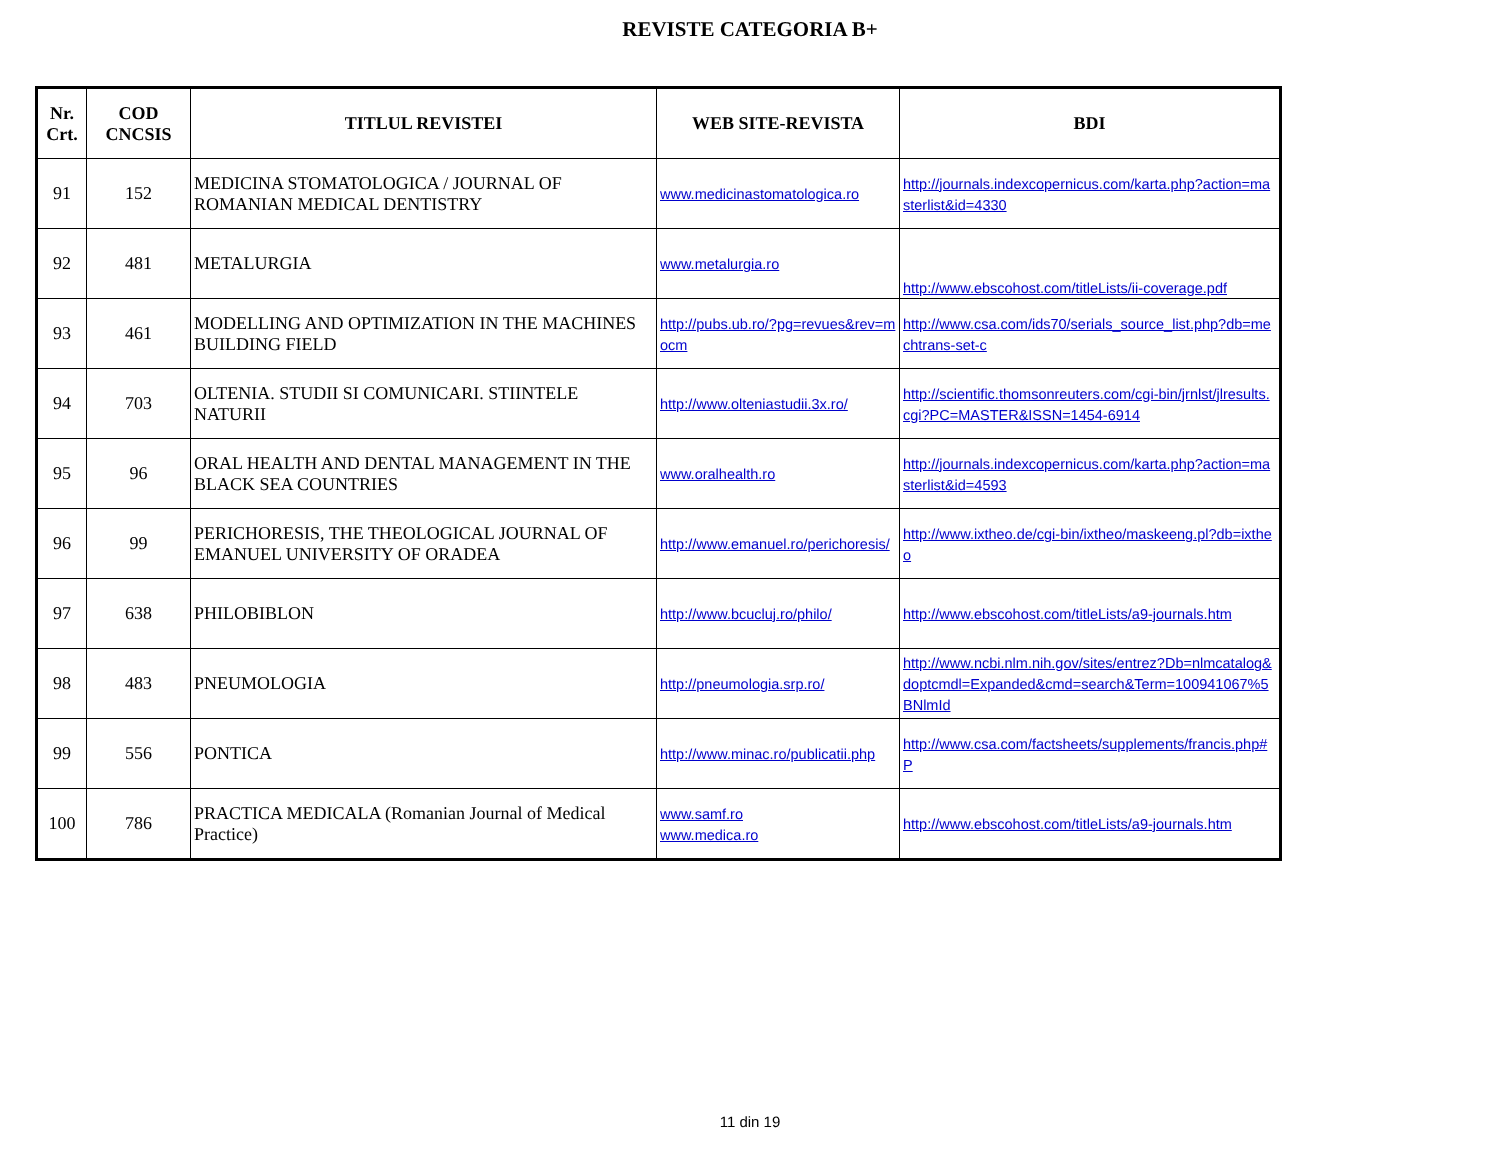REVISTE CATEGORIA B+
| Nr. Crt. | COD CNCSIS | TITLUL REVISTEI | WEB SITE-REVISTA | BDI |
| --- | --- | --- | --- | --- |
| 91 | 152 | MEDICINA STOMATOLOGICA / JOURNAL OF ROMANIAN MEDICAL DENTISTRY | www.medicinastomatologica.ro | http://journals.indexcopernicus.com/karta.php?action=masterlist&id=4330 |
| 92 | 481 | METALURGIA | www.metalurgia.ro | http://www.ebscohost.com/titleLists/ii-coverage.pdf |
| 93 | 461 | MODELLING AND OPTIMIZATION IN THE MACHINES BUILDING FIELD | http://pubs.ub.ro/?pg=revues&rev=mocm | http://www.csa.com/ids70/serials_source_list.php?db=mechtrans-set-c |
| 94 | 703 | OLTENIA. STUDII SI COMUNICARI. STIINTELE NATURII | http://www.olteniastudii.3x.ro/ | http://scientific.thomsonreuters.com/cgi-bin/jrnlst/jlresults.cgi?PC=MASTER&ISSN=1454-6914 |
| 95 | 96 | ORAL HEALTH AND DENTAL MANAGEMENT IN THE BLACK SEA COUNTRIES | www.oralhealth.ro | http://journals.indexcopernicus.com/karta.php?action=masterlist&id=4593 |
| 96 | 99 | PERICHORESIS, THE THEOLOGICAL JOURNAL OF EMANUEL UNIVERSITY OF ORADEA | http://www.emanuel.ro/perichoresis/ | http://www.ixtheo.de/cgi-bin/ixtheo/maskeeng.pl?db=ixtheo |
| 97 | 638 | PHILOBIBLON | http://www.bcucluj.ro/philo/ | http://www.ebscohost.com/titleLists/a9-journals.htm |
| 98 | 483 | PNEUMOLOGIA | http://pneumologia.srp.ro/ | http://www.ncbi.nlm.nih.gov/sites/entrez?Db=nlmcatalog&doptcmdl=Expanded&cmd=search&Term=100941067%5BNlmId |
| 99 | 556 | PONTICA | http://www.minac.ro/publicatii.php | http://www.csa.com/factsheets/supplements/francis.php#P |
| 100 | 786 | PRACTICA MEDICALA (Romanian Journal of Medical Practice) | www.samf.ro www.medica.ro | http://www.ebscohost.com/titleLists/a9-journals.htm |
11 din 19